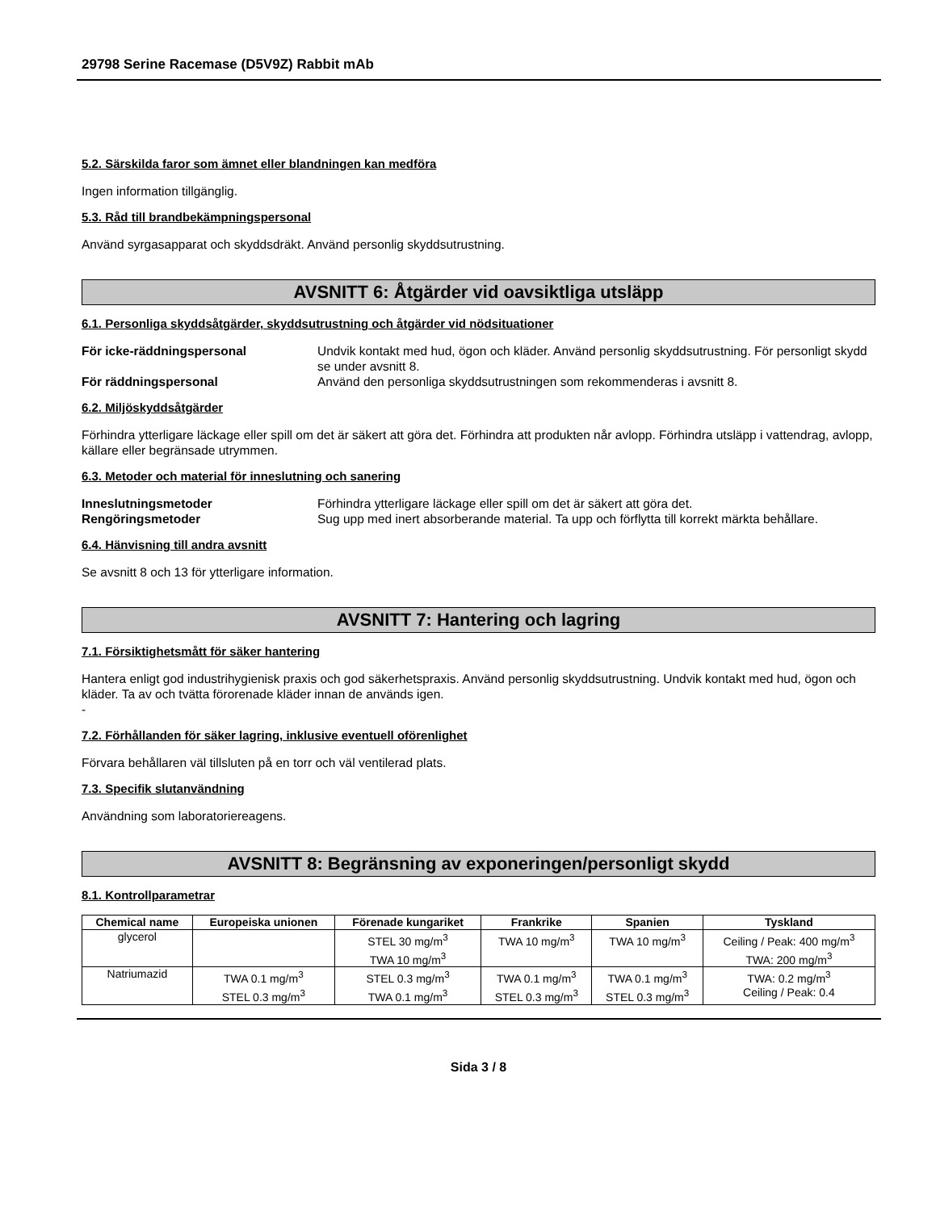29798 Serine Racemase (D5V9Z) Rabbit mAb
5.2. Särskilda faror som ämnet eller blandningen kan medföra
Ingen information tillgänglig.
5.3. Råd till brandbekämpningspersonal
Använd syrgasapparat och skyddsdräkt. Använd personlig skyddsutrustning.
AVSNITT 6: Åtgärder vid oavsiktliga utsläpp
6.1. Personliga skyddsåtgärder, skyddsutrustning och åtgärder vid nödsituationer
För icke-räddningspersonal Undvik kontakt med hud, ögon och kläder. Använd personlig skyddsutrustning. För personligt skydd se under avsnitt 8. För räddningspersonal Använd den personliga skyddsutrustningen som rekommenderas i avsnitt 8.
6.2. Miljöskyddsåtgärder
Förhindra ytterligare läckage eller spill om det är säkert att göra det. Förhindra att produkten når avlopp. Förhindra utsläpp i vattendrag, avlopp, källare eller begränsade utrymmen.
6.3. Metoder och material för inneslutning och sanering
Inneslutningsmetoder Förhindra ytterligare läckage eller spill om det är säkert att göra det. Rengöringsmetoder Sug upp med inert absorberande material. Ta upp och förflytta till korrekt märkta behållare.
6.4. Hänvisning till andra avsnitt
Se avsnitt 8 och 13 för ytterligare information.
AVSNITT 7: Hantering och lagring
7.1. Försiktighetsmått för säker hantering
Hantera enligt god industrihygienisk praxis och god säkerhetspraxis. Använd personlig skyddsutrustning. Undvik kontakt med hud, ögon och kläder. Ta av och tvätta förorenade kläder innan de används igen.
-
7.2. Förhållanden för säker lagring, inklusive eventuell oförenlighet
Förvara behållaren väl tillsluten på en torr och väl ventilerad plats.
7.3. Specifik slutanvändning
Användning som laboratoriereagens.
AVSNITT 8: Begränsning av exponeringen/personligt skydd
8.1. Kontrollparametrar
| Chemical name | Europeiska unionen | Förenade kungariket | Frankrike | Spanien | Tyskland |
| --- | --- | --- | --- | --- | --- |
| glycerol | | STEL 30 mg/m<sup>3</sup> TWA 10 mg/m<sup>3</sup> | TWA 10 mg/m<sup>3</sup> | TWA 10 mg/m<sup>3</sup> | Ceiling / Peak: 400 mg/m<sup>3</sup> TWA: 200 mg/m<sup>3</sup> |
| Natriumazid | TWA 0.1 mg/m<sup>3</sup> STEL 0.3 mg/m<sup>3</sup> | STEL 0.3 mg/m<sup>3</sup> TWA 0.1 mg/m<sup>3</sup> | TWA 0.1 mg/m<sup>3</sup> STEL 0.3 mg/m<sup>3</sup> | TWA 0.1 mg/m<sup>3</sup> STEL 0.3 mg/m<sup>3</sup> | TWA: 0.2 mg/m<sup>3</sup> Ceiling / Peak: 0.4 |
Sida 3 / 8